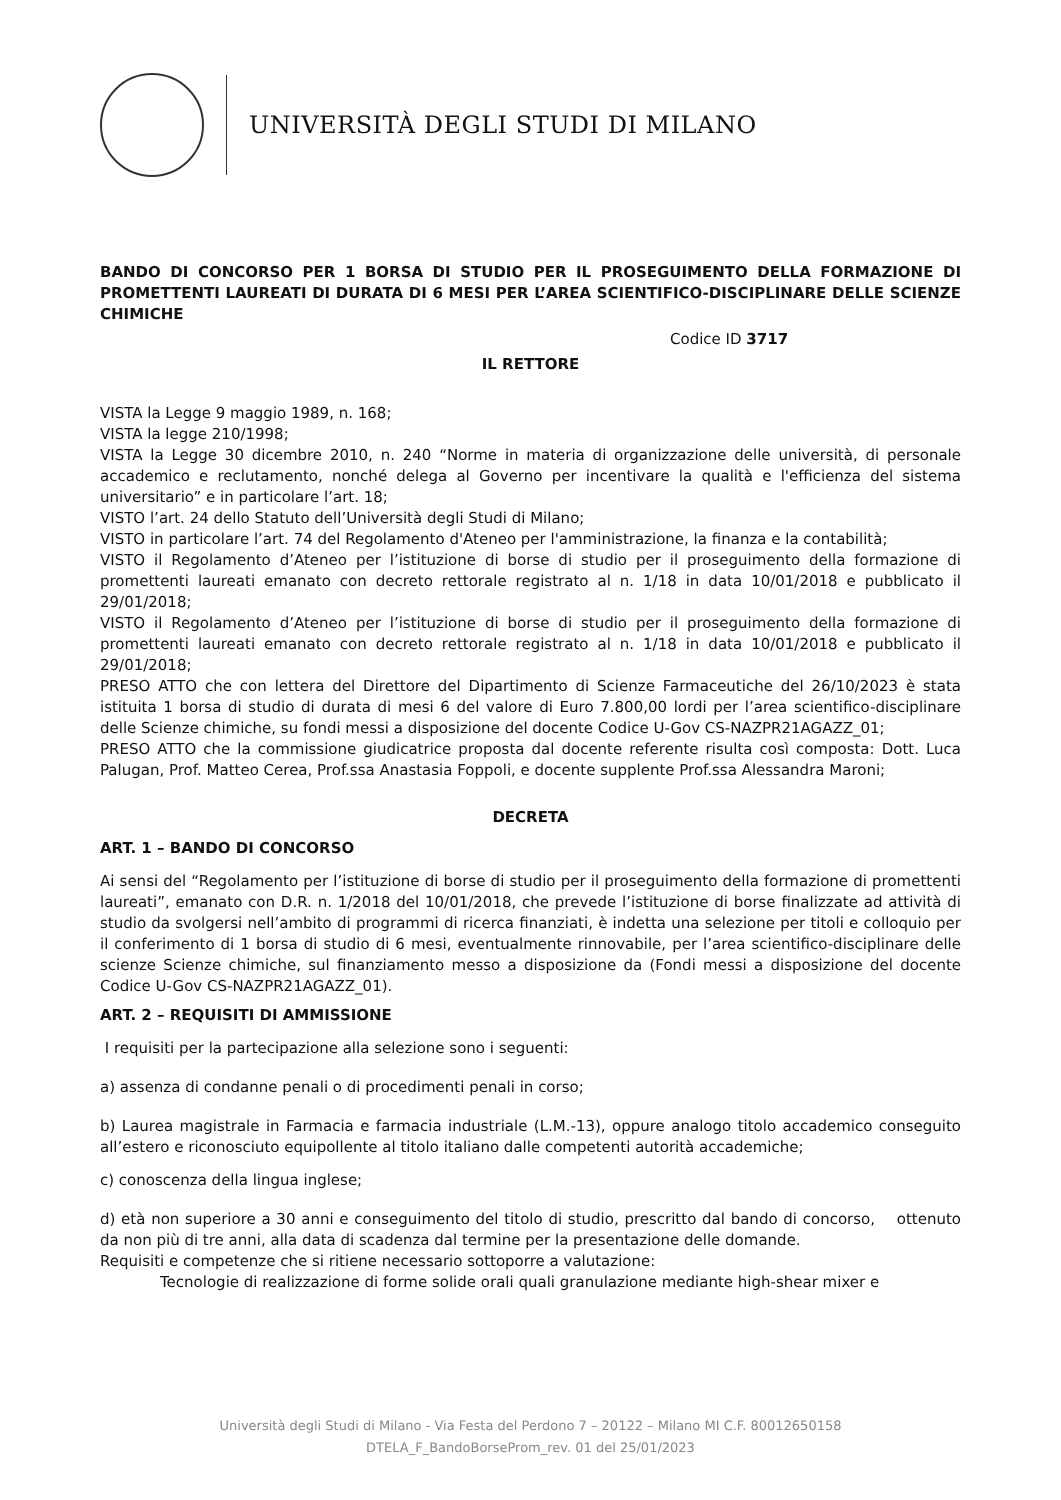UNIVERSITÀ DEGLI STUDI DI MILANO
BANDO DI CONCORSO PER 1 BORSA DI STUDIO PER IL PROSEGUIMENTO DELLA FORMAZIONE DI PROMETTENTI LAUREATI DI DURATA DI 6 MESI PER L’AREA SCIENTIFICO-DISCIPLINARE DELLE SCIENZE CHIMICHE
Codice ID 3717
IL RETTORE
VISTA la Legge 9 maggio 1989, n. 168;
VISTA la legge 210/1998;
VISTA la Legge 30 dicembre 2010, n. 240 “Norme in materia di organizzazione delle università, di personale accademico e reclutamento, nonché delega al Governo per incentivare la qualità e l'efficienza del sistema universitario” e in particolare l’art. 18;
VISTO l’art. 24 dello Statuto dell’Università degli Studi di Milano;
VISTO in particolare l’art. 74 del Regolamento d'Ateneo per l'amministrazione, la finanza e la contabilità;
VISTO il Regolamento d’Ateneo per l’istituzione di borse di studio per il proseguimento della formazione di promettenti laureati emanato con decreto rettorale registrato al n. 1/18 in data 10/01/2018 e pubblicato il 29/01/2018;
VISTO il Regolamento d’Ateneo per l’istituzione di borse di studio per il proseguimento della formazione di promettenti laureati emanato con decreto rettorale registrato al n. 1/18 in data 10/01/2018 e pubblicato il 29/01/2018;
PRESO ATTO che con lettera del Direttore del Dipartimento di Scienze Farmaceutiche del 26/10/2023 è stata istituita 1 borsa di studio di durata di mesi 6 del valore di Euro 7.800,00 lordi per l’area scientifico-disciplinare delle Scienze chimiche, su fondi messi a disposizione del docente Codice U-Gov CS-NAZPR21AGAZZ_01;
PRESO ATTO che la commissione giudicatrice proposta dal docente referente risulta così composta: Dott. Luca Palugan, Prof. Matteo Cerea, Prof.ssa Anastasia Foppoli, e docente supplente Prof.ssa Alessandra Maroni;
DECRETA
ART. 1 – BANDO DI CONCORSO
Ai sensi del “Regolamento per l’istituzione di borse di studio per il proseguimento della formazione di promettenti laureati”, emanato con D.R. n. 1/2018 del 10/01/2018, che prevede l’istituzione di borse finalizzate ad attività di studio da svolgersi nell’ambito di programmi di ricerca finanziati, è indetta una selezione per titoli e colloquio per il conferimento di 1 borsa di studio di 6 mesi, eventualmente rinnovabile, per l’area scientifico-disciplinare delle scienze Scienze chimiche, sul finanziamento messo a disposizione da (Fondi messi a disposizione del docente Codice U-Gov CS-NAZPR21AGAZZ_01).
ART. 2 – REQUISITI DI AMMISSIONE
I requisiti per la partecipazione alla selezione sono i seguenti:
a) assenza di condanne penali o di procedimenti penali in corso;
b) Laurea magistrale in Farmacia e farmacia industriale (L.M.-13), oppure analogo titolo accademico conseguito all’estero e riconosciuto equipollente al titolo italiano dalle competenti autorità accademiche;
c) conoscenza della lingua inglese;
d) età non superiore a 30 anni e conseguimento del titolo di studio, prescritto dal bando di concorso, ottenuto da non più di tre anni, alla data di scadenza dal termine per la presentazione delle domande.
Requisiti e competenze che si ritiene necessario sottoporre a valutazione:
Tecnologie di realizzazione di forme solide orali quali granulazione mediante high-shear mixer e
Università degli Studi di Milano - Via Festa del Perdono 7 – 20122 – Milano MI C.F. 80012650158
DTELA_F_BandoBorseProm_rev. 01 del 25/01/2023